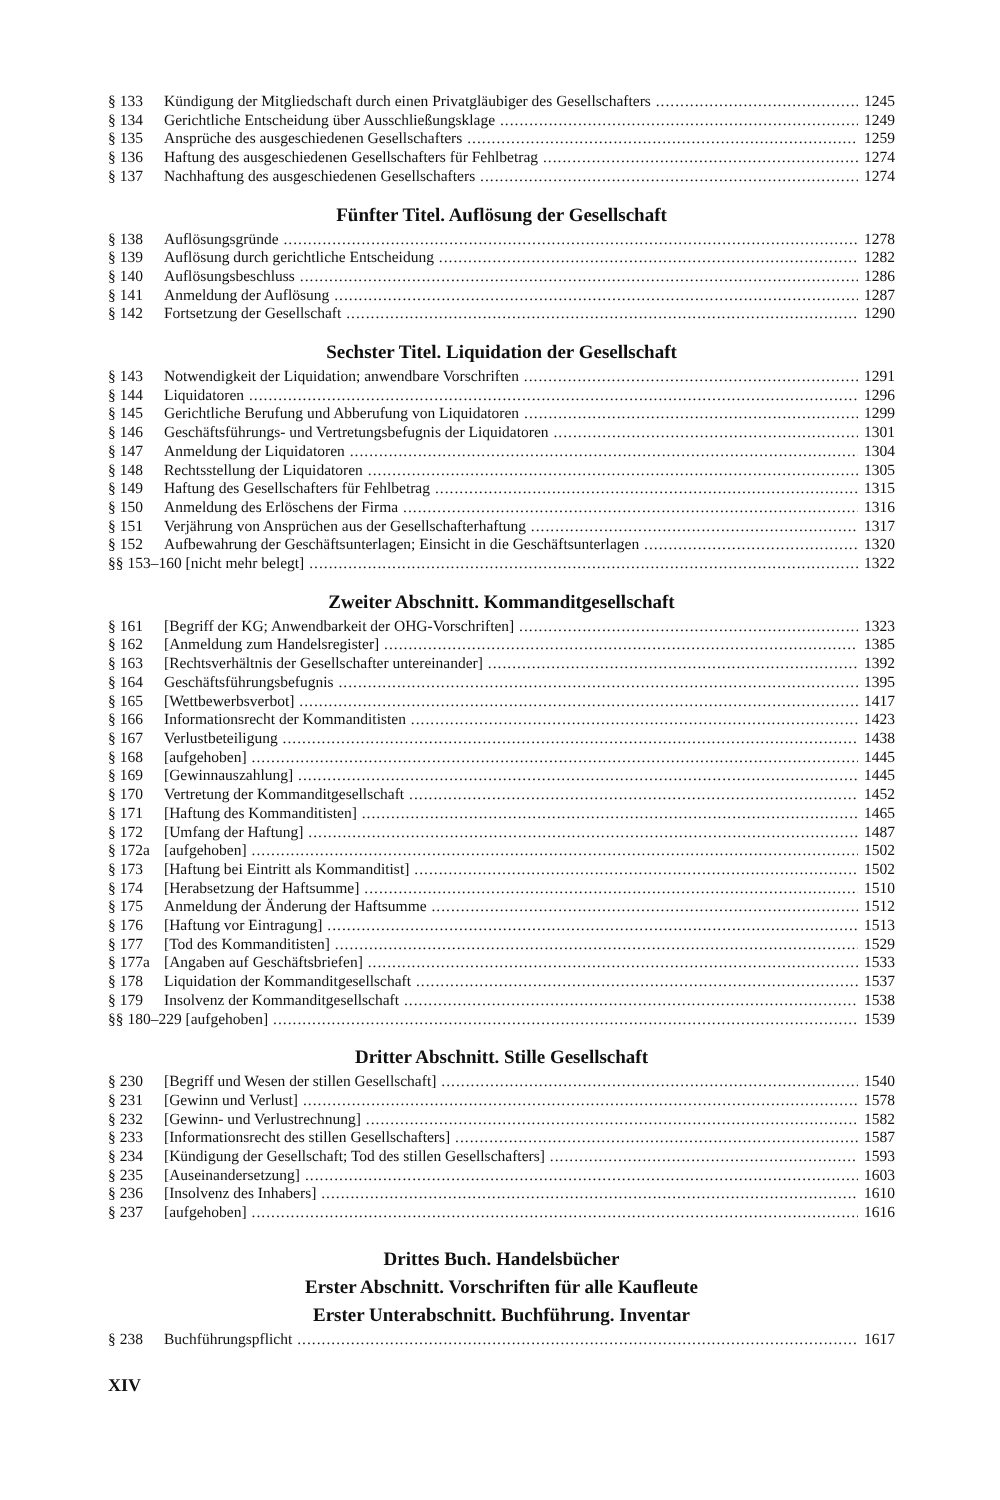§ 133 Kündigung der Mitgliedschaft durch einen Privatgläubiger des Gesellschafters 1245
§ 134 Gerichtliche Entscheidung über Ausschließungsklage 1249
§ 135 Ansprüche des ausgeschiedenen Gesellschafters 1259
§ 136 Haftung des ausgeschiedenen Gesellschafters für Fehlbetrag 1274
§ 137 Nachhaftung des ausgeschiedenen Gesellschafters 1274
Fünfter Titel. Auflösung der Gesellschaft
§ 138 Auflösungsgründe 1278
§ 139 Auflösung durch gerichtliche Entscheidung 1282
§ 140 Auflösungsbeschluss 1286
§ 141 Anmeldung der Auflösung 1287
§ 142 Fortsetzung der Gesellschaft 1290
Sechster Titel. Liquidation der Gesellschaft
§ 143 Notwendigkeit der Liquidation; anwendbare Vorschriften 1291
§ 144 Liquidatoren 1296
§ 145 Gerichtliche Berufung und Abberufung von Liquidatoren 1299
§ 146 Geschäftsführungs- und Vertretungsbefugnis der Liquidatoren 1301
§ 147 Anmeldung der Liquidatoren 1304
§ 148 Rechtsstellung der Liquidatoren 1305
§ 149 Haftung des Gesellschafters für Fehlbetrag 1315
§ 150 Anmeldung des Erlöschens der Firma 1316
§ 151 Verjährung von Ansprüchen aus der Gesellschafterhaftung 1317
§ 152 Aufbewahrung der Geschäftsunterlagen; Einsicht in die Geschäftsunterlagen 1320
§§ 153–160 [nicht mehr belegt] 1322
Zweiter Abschnitt. Kommanditgesellschaft
§ 161 [Begriff der KG; Anwendbarkeit der OHG-Vorschriften] 1323
§ 162 [Anmeldung zum Handelsregister] 1385
§ 163 [Rechtsverhältnis der Gesellschafter untereinander] 1392
§ 164 Geschäftsführungsbefugnis 1395
§ 165 [Wettbewerbsverbot] 1417
§ 166 Informationsrecht der Kommanditisten 1423
§ 167 Verlustbeteiligung 1438
§ 168 [aufgehoben] 1445
§ 169 [Gewinnauszahlung] 1445
§ 170 Vertretung der Kommanditgesellschaft 1452
§ 171 [Haftung des Kommanditisten] 1465
§ 172 [Umfang der Haftung] 1487
§ 172a [aufgehoben] 1502
§ 173 [Haftung bei Eintritt als Kommanditist] 1502
§ 174 [Herabsetzung der Haftsumme] 1510
§ 175 Anmeldung der Änderung der Haftsumme 1512
§ 176 [Haftung vor Eintragung] 1513
§ 177 [Tod des Kommanditisten] 1529
§ 177a [Angaben auf Geschäftsbriefen] 1533
§ 178 Liquidation der Kommanditgesellschaft 1537
§ 179 Insolvenz der Kommanditgesellschaft 1538
§§ 180–229 [aufgehoben] 1539
Dritter Abschnitt. Stille Gesellschaft
§ 230 [Begriff und Wesen der stillen Gesellschaft] 1540
§ 231 [Gewinn und Verlust] 1578
§ 232 [Gewinn- und Verlustrechnung] 1582
§ 233 [Informationsrecht des stillen Gesellschafters] 1587
§ 234 [Kündigung der Gesellschaft; Tod des stillen Gesellschafters] 1593
§ 235 [Auseinandersetzung] 1603
§ 236 [Insolvenz des Inhabers] 1610
§ 237 [aufgehoben] 1616
Drittes Buch. Handelsbücher
Erster Abschnitt. Vorschriften für alle Kaufleute
Erster Unterabschnitt. Buchführung. Inventar
§ 238 Buchführungspflicht 1617
XIV